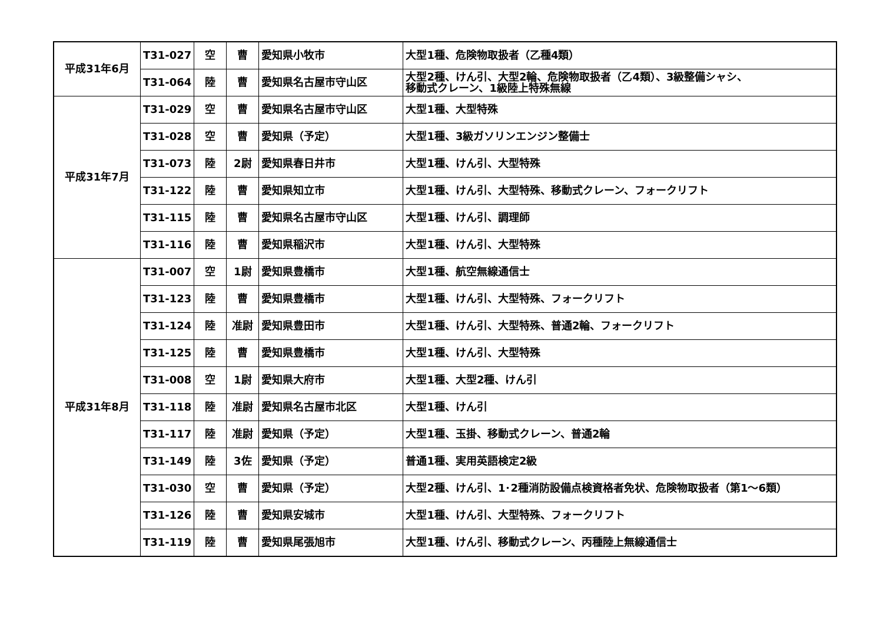| 平成31年6月 | T31-027 | 空 | 曹 | 愛知県小牧市 | 大型1種、危険物取扱者（乙種4類） |
| | T31-064 | 陸 | 曹 | 愛知県名古屋市守山区 | 大型2種、けん引、大型2輪、危険物取扱者（乙4類）、3級整備シャシ、 移動式クレーン、1級陸上特殊無線 |
| 平成31年7月 | T31-029 | 空 | 曹 | 愛知県名古屋市守山区 | 大型1種、大型特殊 |
| | T31-028 | 空 | 曹 | 愛知県（予定） | 大型1種、3級ガソリンエンジン整備士 |
| | T31-073 | 陸 | 2尉 | 愛知県春日井市 | 大型1種、けん引、大型特殊 |
| | T31-122 | 陸 | 曹 | 愛知県知立市 | 大型1種、けん引、大型特殊、移動式クレーン、フォークリフト |
| | T31-115 | 陸 | 曹 | 愛知県名古屋市守山区 | 大型1種、けん引、調理師 |
| | T31-116 | 陸 | 曹 | 愛知県稲沢市 | 大型1種、けん引、大型特殊 |
| 平成31年8月 | T31-007 | 空 | 1尉 | 愛知県豊橋市 | 大型1種、航空無線通信士 |
| | T31-123 | 陸 | 曹 | 愛知県豊橋市 | 大型1種、けん引、大型特殊、フォークリフト |
| | T31-124 | 陸 | 准尉 | 愛知県豊田市 | 大型1種、けん引、大型特殊、普通2輪、フォークリフト |
| | T31-125 | 陸 | 曹 | 愛知県豊橋市 | 大型1種、けん引、大型特殊 |
| | T31-008 | 空 | 1尉 | 愛知県大府市 | 大型1種、大型2種、けん引 |
| | T31-118 | 陸 | 准尉 | 愛知県名古屋市北区 | 大型1種、けん引 |
| | T31-117 | 陸 | 准尉 | 愛知県（予定） | 大型1種、玉掛、移動式クレーン、普通2輪 |
| | T31-149 | 陸 | 3佐 | 愛知県（予定） | 普通1種、実用英語検定2級 |
| | T31-030 | 空 | 曹 | 愛知県（予定） | 大型2種、けん引、1･2種消防設備点検資格者免状、危険物取扱者（第1～6類） |
| | T31-126 | 陸 | 曹 | 愛知県安城市 | 大型1種、けん引、大型特殊、フォークリフト |
| | T31-119 | 陸 | 曹 | 愛知県尾張旭市 | 大型1種、けん引、移動式クレーン、丙種陸上無線通信士 |